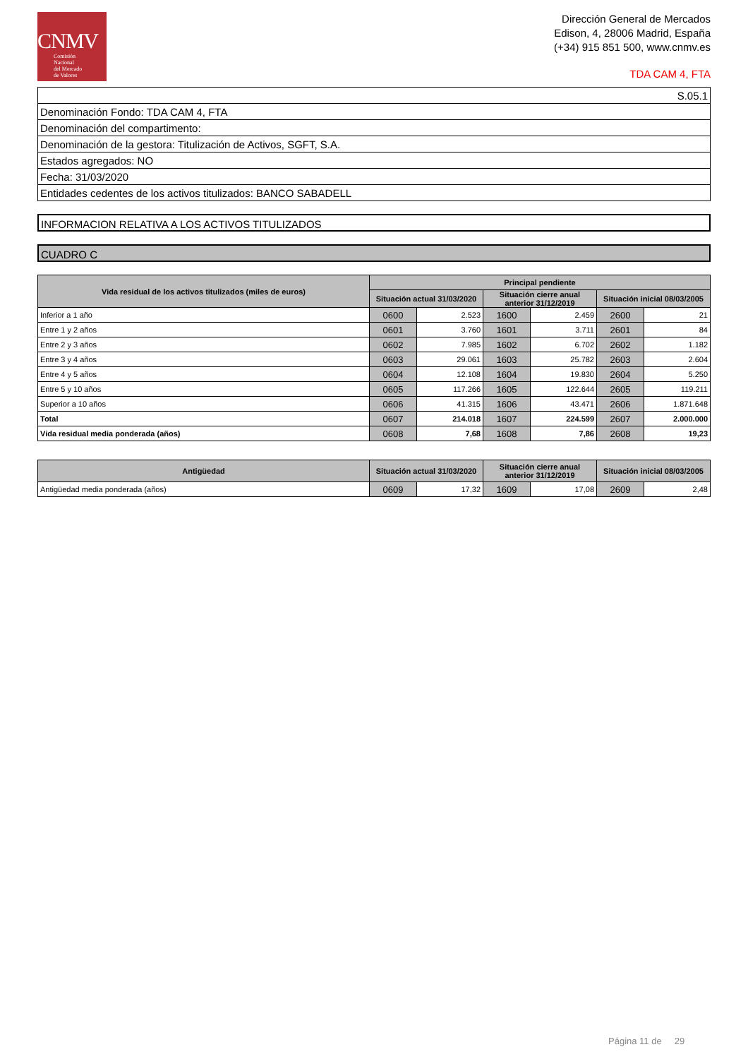CNMV
Comisión
Nacional
del Mercado
de Valores
Dirección General de Mercados
Edison, 4, 28006 Madrid, España
(+34) 915 851 500, www.cnmv.es
TDA CAM 4, FTA
| S.05.1 |
| Denominación Fondo: TDA CAM 4, FTA |
| Denominación del compartimento: |
| Denominación de la gestora: Titulización de Activos, SGFT, S.A. |
| Estados agregados: NO |
| Fecha: 31/03/2020 |
| Entidades cedentes de los activos titulizados: BANCO SABADELL |
INFORMACION RELATIVA A LOS ACTIVOS TITULIZADOS
CUADRO C
| Vida residual de los activos titulizados (miles de euros) | Principal pendiente | | | | | |
| --- | --- | --- | --- | --- | --- | --- |
| | Situación actual 31/03/2020 | | Situación cierre anual anterior 31/12/2019 | | Situación inicial 08/03/2005 | |
| Inferior a 1 año | 0600 | 2.523 | 1600 | 2.459 | 2600 | 21 |
| Entre 1 y 2 años | 0601 | 3.760 | 1601 | 3.711 | 2601 | 84 |
| Entre 2 y 3 años | 0602 | 7.985 | 1602 | 6.702 | 2602 | 1.182 |
| Entre 3 y 4 años | 0603 | 29.061 | 1603 | 25.782 | 2603 | 2.604 |
| Entre 4 y 5 años | 0604 | 12.108 | 1604 | 19.830 | 2604 | 5.250 |
| Entre 5 y 10 años | 0605 | 117.266 | 1605 | 122.644 | 2605 | 119.211 |
| Superior a 10 años | 0606 | 41.315 | 1606 | 43.471 | 2606 | 1.871.648 |
| Total | 0607 | 214.018 | 1607 | 224.599 | 2607 | 2.000.000 |
| Vida residual media ponderada (años) | 0608 | 7,68 | 1608 | 7,86 | 2608 | 19,23 |
| Antigüedad | Situación actual 31/03/2020 | | Situación cierre anual anterior 31/12/2019 | | Situación inicial 08/03/2005 | |
| --- | --- | --- | --- | --- | --- | --- |
| Antigüedad media ponderada (años) | 0609 | 17,32 | 1609 | 17,08 | 2609 | 2,48 |
Página 11 de 29